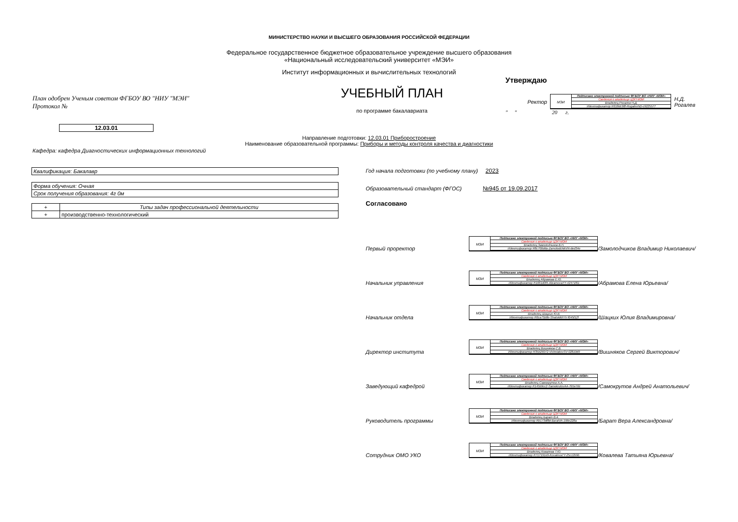МИНИСТЕРСТВО НАУКИ И ВЫСШЕГО ОБРАЗОВАНИЯ РОССИЙСКОЙ ФЕДЕРАЦИИ
Федеральное государственное бюджетное образовательное учреждение высшего образования
«Национальный исследовательский университет «МЭИ»
Институт информационных и вычислительных технологий
План одобрен Ученым советом ФГБОУ ВО "НИУ "МЭИ"
Протокол №
12.03.01
УЧЕБНЫЙ ПЛАН
по программе бакалавриата
Утверждаю
Ректор
МЭИ
Подписано электронной подписью ФГБОУ ВО «НИУ «МЭИ»
Сведения о владельце ЦЭП МЭИ
Владелец Рогалев Н.Д.
Идентификатор R618dc98f-RogalevND-c9225577
Н.Д. Рогалев
" " 20 г.
Направление подготовки: 12.03.01 Приборостроение
Наименование образовательной программы: Приборы и методы контроля качества и диагностики
Кафедра: кафедра Диагностических информационных технологий
| Квалификация: Бакалавр |
| Форма обучения: Очная |
| Срок получения образования: 4г 0м |
| + | Типы задач профессиональной деятельности |
| + | производственно-технологический |
Год начала подготовки (по учебному плану) 2023
Образовательный стандарт (ФГОС) №945 от 19.09.2017
Согласовано
Первый проректор
МЭИ
Подписано электронной подписью ФГБОУ ВО «НИУ «МЭИ»
Сведения о владельце ЦЭП МЭИ
Владелец Замолодчиков В.Н.
Идентификатор R8c700dda-ZamolodchikVN-ded34e
/Замолодчиков Владимир Николаевич/
Начальник управления
МЭИ
Подписано электронной подписью ФГБОУ ВО «НИУ «МЭИ»
Сведения о владельце ЦЭП МЭИ
Владелец Абрамова Е.Ю.
Идентификатор R1661d0f4-AbramovaYY-42471f61
/Абрамова Елена Юрьевна/
Начальник отдела
МЭИ
Подписано электронной подписью ФГБОУ ВО «НИУ «МЭИ»
Сведения о владельце ЦЭП МЭИ
Владелец Шацких Ю.В.
Идентификатор R6ca75b8e-ShatskikhYV-f045f12f
/Шацких Юлия Владимировна/
Директор института
МЭИ
Подписано электронной подписью ФГБОУ ВО «НИУ «МЭИ»
Сведения о владельце ЦЭП МЭИ
Владелец Вишняков С.В.
Идентификатор R35b26072-VishniakovSV-02810d9
/Вишняков Сергей Викторович/
Заведующий кафедрой
МЭИ
Подписано электронной подписью ФГБОУ ВО «НИУ «МЭИ»
Сведения о владельце ЦЭП МЭИ
Владелец Самокрутов А.А.
Идентификатор R145b9cc2-SamokrutovAA-7b5e7dc
/Самокрутов Андрей Анатольевич/
Руководитель программы
МЭИ
Подписано электронной подписью ФГБОУ ВО «НИУ «МЭИ»
Сведения о владельце ЦЭП МЭИ
Владелец Барат В.А.
Идентификатор Rb173df8d-BaratVA-106e228a
/Барат Вера Александровна/
Сотрудник ОМО УКО
МЭИ
Подписано электронной подписью ФГБОУ ВО «НИУ «МЭИ»
Сведения о владельце ЦЭП МЭИ
Владелец Ковалева Т.Ю.
Идентификатор R717191e9-KovalevaTY-25c12b9b
/Ковалева Татьяна Юрьевна/